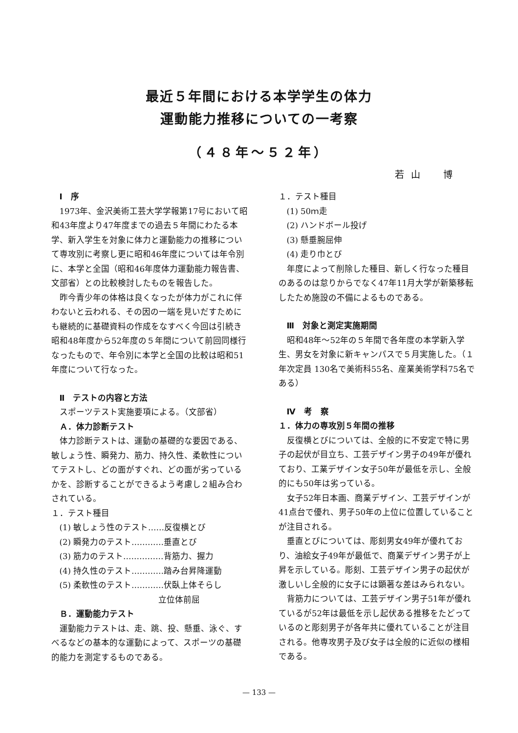最近５年間における本学学生の体力
運動能力推移についての一考察
（４８年～５２年）
若山　博
Ⅰ　序
1973年、金沢美術工芸大学学報第17号において昭和43年度より47年度までの過去５年間にわたる本学、新入学生を対象に体力と運動能力の推移について専攻別に考察し更に昭和46年度については年令別に、本学と全国（昭和46年度体力運動能力報告書、文部省）との比較検討したものを報告した。
昨今青少年の体格は良くなったが体力がこれに伴わないと云われる、その因の一端を見いだすためにも継続的に基礎資料の作成をなすべく今回は引続き昭和48年度から52年度の５年間について前回同様行なったもので、年令別に本学と全国の比較は昭和51年度について行なった。
Ⅱ　テストの内容と方法
スポーツテスト実施要項による。（文部省）
Ａ．体力診断テスト
体力診断テストは、運動の基礎的な要因である、敏しょう性、瞬発力、筋力、持久性、柔軟性についてテストし、どの面がすぐれ、どの面が劣っているかを、診断することができるよう考慮し２組み合わされている。
１．テスト種目
(1) 敏しょう性のテスト……反復横とび
(2) 瞬発力のテスト…………垂直とび
(3) 筋力のテスト……………背筋力、握力
(4) 持久性のテスト…………踏み台昇降運動
(5) 柔軟性のテスト…………伏臥上体そらし
立位体前屈
Ｂ．運動能力テスト
運動能力テストは、走、跳、投、懸垂、泳ぐ、すべるなどの基本的な運動によって、スポーツの基礎的能力を測定するものである。
１．テスト種目
(1) 50ｍ走
(2) ハンドボール投げ
(3) 懸垂腕屈伸
(4) 走り巾とび
年度によって削除した種目、新しく行なった種目のあるのは怠りからでなく47年11月大学が新築移転したため施設の不備によるものである。
Ⅲ　対象と測定実施期間
昭和48年～52年の５年間で各年度の本学新入学生、男女を対象に新キャンパスで５月実施した。（１年次定員 130名で美術科55名、産業美術学科75名である）
Ⅳ　考　察
１．体力の専攻別５年間の推移
反復横とびについては、全般的に不安定で特に男子の起伏が目立ち、工芸デザイン男子の49年が優れており、工業デザイン女子50年が最低を示し、全般的にも50年は劣っている。
女子52年日本画、商業デザイン、工芸デザインが41点台で優れ、男子50年の上位に位置していることが注目される。
垂直とびについては、彫刻男女49年が優れており、油絵女子49年が最低で、商業デザイン男子が上昇を示している。彫刻、工芸デザイン男子の起伏が激しいし全般的に女子には顕著な差はみられない。
背筋力については、工芸デザイン男子51年が優れているが52年は最低を示し起伏ある推移をたどっているのと彫刻男子が各年共に優れていることが注目される。他専攻男子及び女子は全般的に近似の様相である。
— 133 —